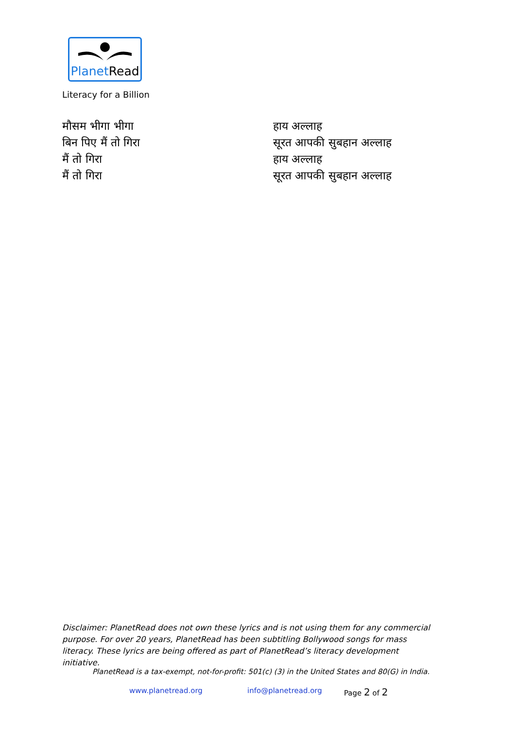PlanetRead
Literacy for a Billion
मौसम भीगा भीगा
बिन पिए मैं तो गिरा
मैं तो गिरा
मैं तो गिरा
हाय अल्लाह
सूरत आपकी सुबहान अल्लाह
हाय अल्लाह
सूरत आपकी सुबहान अल्लाह
Disclaimer: PlanetRead does not own these lyrics and is not using them for any commercial purpose. For over 20 years, PlanetRead has been subtitling Bollywood songs for mass literacy. These lyrics are being offered as part of PlanetRead’s literacy development initiative.
PlanetRead is a tax-exempt, not-for-profit: 501(c) (3) in the United States and 80(G) in India.
www.planetread.org info@planetread.org Page 2 of 2